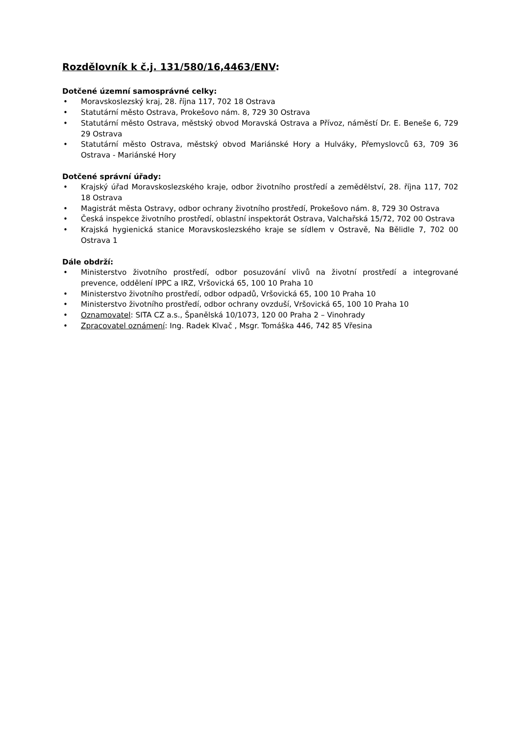Rozdělovník k č.j. 131/580/16,4463/ENV:
Dotčené územní samosprávné celky:
• Moravskoslezský kraj, 28. října 117, 702 18 Ostrava
• Statutární město Ostrava, Prokešovo nám. 8, 729 30 Ostrava
• Statutární město Ostrava, městský obvod Moravská Ostrava a Přívoz, náměstí Dr. E. Beneše 6, 729 29 Ostrava
• Statutární město Ostrava, městský obvod Mariánské Hory a Hulváky, Přemyslovců 63, 709 36 Ostrava - Mariánské Hory
Dotčené správní úřady:
• Krajský úřad Moravskoslezského kraje, odbor životního prostředí a zemědělství, 28. října 117, 702 18 Ostrava
• Magistrát města Ostravy, odbor ochrany životního prostředí, Prokešovo nám. 8, 729 30 Ostrava
• Česká inspekce životního prostředí, oblastní inspektorát Ostrava, Valchařská 15/72, 702 00 Ostrava
• Krajská hygienická stanice Moravskoslezského kraje se sídlem v Ostravě, Na Bělidle 7, 702 00 Ostrava 1
Dále obdrží:
• Ministerstvo životního prostředí, odbor posuzování vlivů na životní prostředí a integrované prevence, oddělení IPPC a IRZ, Vršovická 65, 100 10 Praha 10
• Ministerstvo životního prostředí, odbor odpadů, Vršovická 65, 100 10 Praha 10
• Ministerstvo životního prostředí, odbor ochrany ovzduší, Vršovická 65, 100 10 Praha 10
• Oznamovatel: SITA CZ a.s., Španělská 10/1073, 120 00 Praha 2 – Vinohrady
• Zpracovatel oznámení: Ing. Radek Klvač , Msgr. Tomáška 446, 742 85 Vřesina